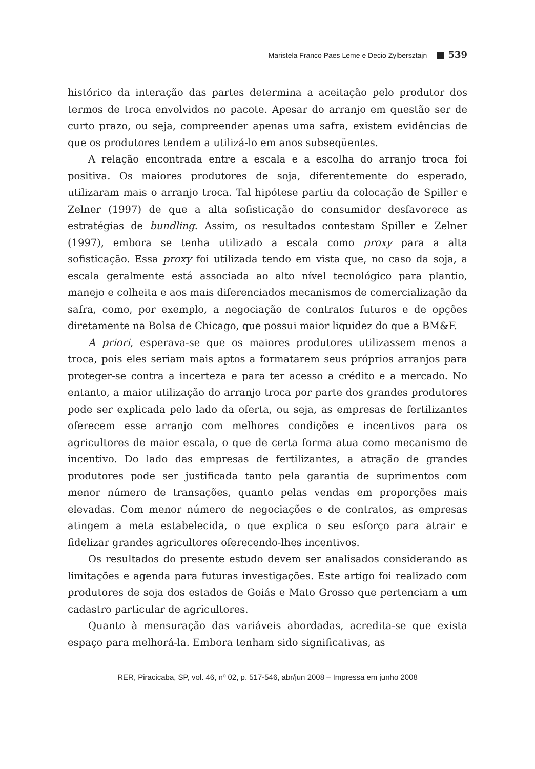Maristela Franco Paes Leme e Decio Zylbersztajn ■ 539
histórico da interação das partes determina a aceitação pelo produtor dos termos de troca envolvidos no pacote. Apesar do arranjo em questão ser de curto prazo, ou seja, compreender apenas uma safra, existem evidências de que os produtores tendem a utilizá-lo em anos subseqüentes.
A relação encontrada entre a escala e a escolha do arranjo troca foi positiva. Os maiores produtores de soja, diferentemente do esperado, utilizaram mais o arranjo troca. Tal hipótese partiu da colocação de Spiller e Zelner (1997) de que a alta sofisticação do consumidor desfavorece as estratégias de bundling. Assim, os resultados contestam Spiller e Zelner (1997), embora se tenha utilizado a escala como proxy para a alta sofisticação. Essa proxy foi utilizada tendo em vista que, no caso da soja, a escala geralmente está associada ao alto nível tecnológico para plantio, manejo e colheita e aos mais diferenciados mecanismos de comercialização da safra, como, por exemplo, a negociação de contratos futuros e de opções diretamente na Bolsa de Chicago, que possui maior liquidez do que a BM&F.
A priori, esperava-se que os maiores produtores utilizassem menos a troca, pois eles seriam mais aptos a formatarem seus próprios arranjos para proteger-se contra a incerteza e para ter acesso a crédito e a mercado. No entanto, a maior utilização do arranjo troca por parte dos grandes produtores pode ser explicada pelo lado da oferta, ou seja, as empresas de fertilizantes oferecem esse arranjo com melhores condições e incentivos para os agricultores de maior escala, o que de certa forma atua como mecanismo de incentivo. Do lado das empresas de fertilizantes, a atração de grandes produtores pode ser justificada tanto pela garantia de suprimentos com menor número de transações, quanto pelas vendas em proporções mais elevadas. Com menor número de negociações e de contratos, as empresas atingem a meta estabelecida, o que explica o seu esforço para atrair e fidelizar grandes agricultores oferecendo-lhes incentivos.
Os resultados do presente estudo devem ser analisados considerando as limitações e agenda para futuras investigações. Este artigo foi realizado com produtores de soja dos estados de Goiás e Mato Grosso que pertenciam a um cadastro particular de agricultores.
Quanto à mensuração das variáveis abordadas, acredita-se que exista espaço para melhorá-la. Embora tenham sido significativas, as
RER, Piracicaba, SP, vol. 46, nº 02, p. 517-546, abr/jun 2008 – Impressa em junho 2008